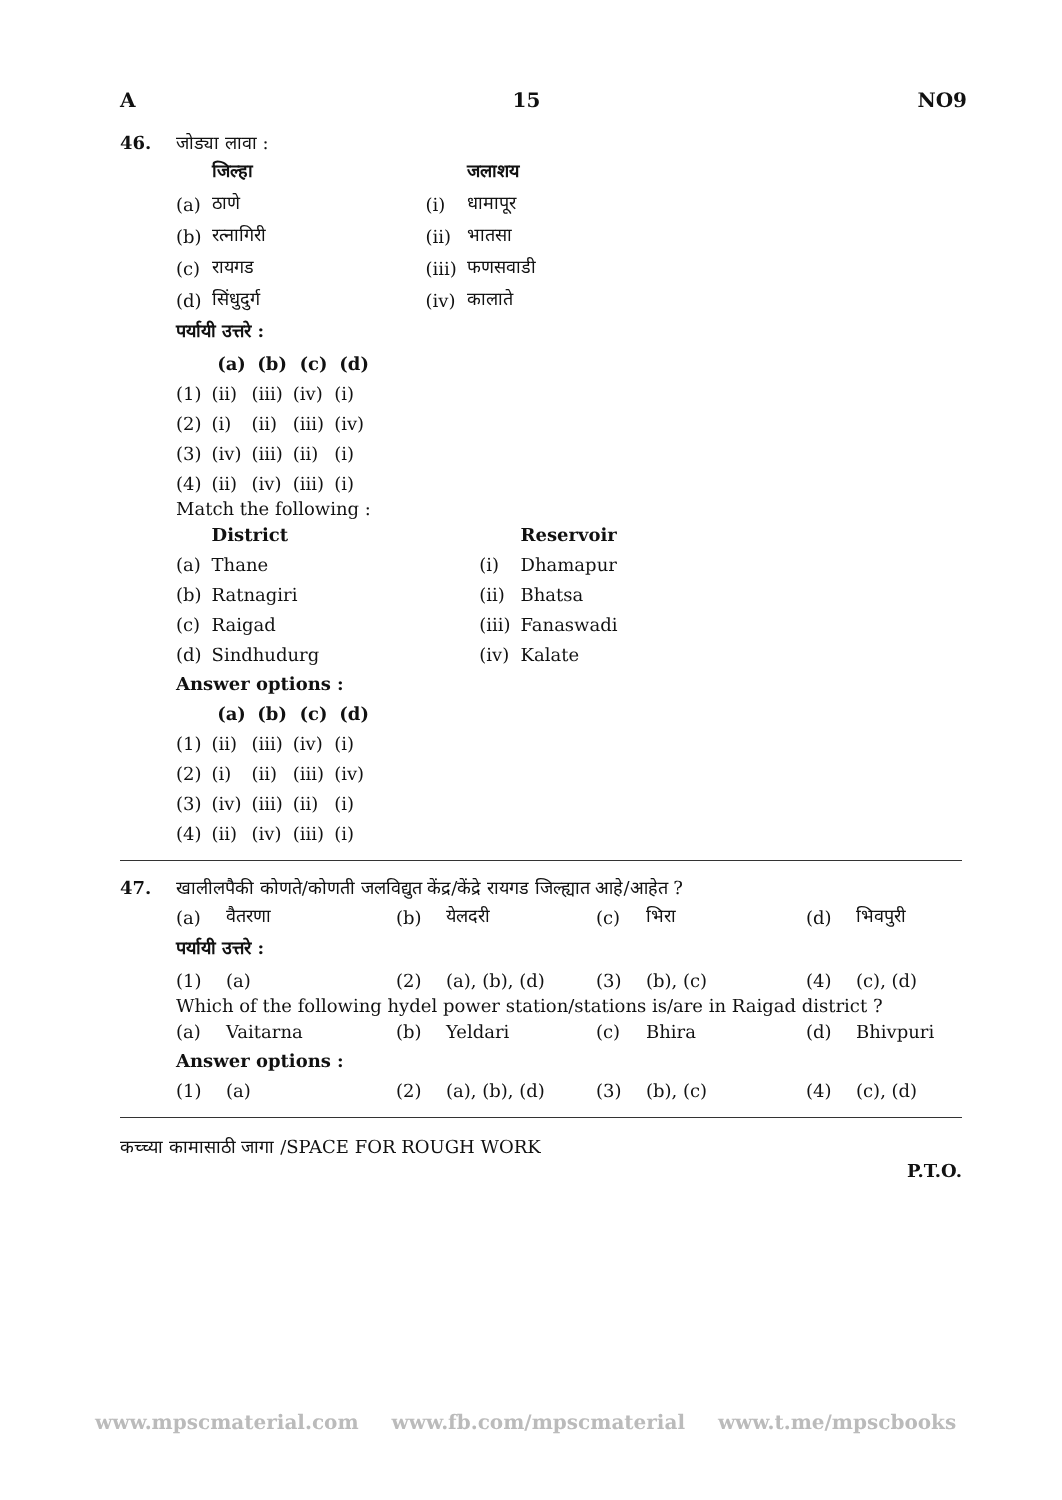A 15 NO9
46. जोड्या लावा :
| | जिल्हा | | | जलाशय |
| (a) | ठाणे | | (i) | धामापूर |
| (b) | रत्नागिरी | | (ii) | भातसा |
| (c) | रायगड | | (iii) | फणसवाडी |
| (d) | सिंधुदुर्ग | | (iv) | कालाते |
पर्यायी उत्तरे :
| | (a) | (b) | (c) | (d) |
| (1) | (ii) | (iii) | (iv) | (i) |
| (2) | (i) | (ii) | (iii) | (iv) |
| (3) | (iv) | (iii) | (ii) | (i) |
| (4) | (ii) | (iv) | (iii) | (i) |
Match the following :
| | District | | | Reservoir |
| (a) | Thane | | (i) | Dhamapur |
| (b) | Ratnagiri | | (ii) | Bhatsa |
| (c) | Raigad | | (iii) | Fanaswadi |
| (d) | Sindhudurg | | (iv) | Kalate |
Answer options :
| | (a) | (b) | (c) | (d) |
| (1) | (ii) | (iii) | (iv) | (i) |
| (2) | (i) | (ii) | (iii) | (iv) |
| (3) | (iv) | (iii) | (ii) | (i) |
| (4) | (ii) | (iv) | (iii) | (i) |
47. खालीलपैकी कोणते/कोणती जलविद्युत केंद्र/केंद्रे रायगड जिल्ह्यात आहे/आहेत ?
| (a) | वैतरणा | (b) | येलदरी | (c) | भिरा | (d) | भिवपुरी |
पर्यायी उत्तरे :
| (1) | (a) | (2) | (a), (b), (d) | (3) | (b), (c) | (4) | (c), (d) |
Which of the following hydel power station/stations is/are in Raigad district ?
| (a) | Vaitarna | (b) | Yeldari | (c) | Bhira | (d) | Bhivpuri |
Answer options :
| (1) | (a) | (2) | (a), (b), (d) | (3) | (b), (c) | (4) | (c), (d) |
कच्च्या कामासाठी जागा /SPACE FOR ROUGH WORK
P.T.O.
www.mpscmaterial.com www.fb.com/mpscmaterial www.t.me/mpscbooks